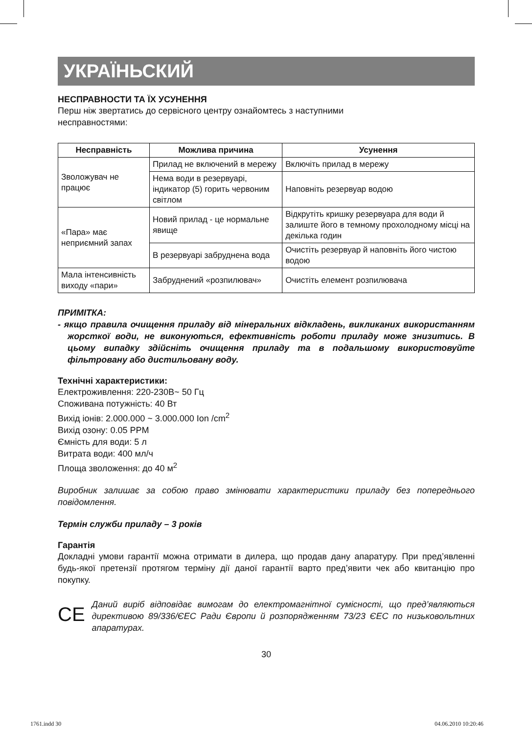УКРАЇНЬСКИЙ
НЕСПРАВНОСТИ ТА ЇХ УСУНЕННЯ
Перш ніж звертатись до сервісного центру ознайомтесь з наступними
несправностями:
| Несправність | Можлива причина | Усунення |
| --- | --- | --- |
| Зволожувач не працює | Прилад не включений в мережу | Включіть прилад в мережу |
| | Нема води в резервуарі, індикатор (5) горить червоним світлом | Наповніть резервуар водою |
| «Пара» має неприємний запах | Новий прилад - це нормальне явище | Відкрутіть кришку резервуара для води й залиште його в темному прохолодному місці на декілька годин |
| | В резервуарі забруднена вода | Очистіть резервуар й наповніть його чистою водою |
| Мала інтенсивність виходу «пари» | Забруднений «розпилювач» | Очистіть елемент розпилювача |
ПРИМІТКА:
- якщо правила очищення приладу від мінеральних відкладень, викликаних використанням жорсткої води, не виконуються, ефективність роботи приладу може знизитись. В цьому випадку здійсніть очищення приладу та в подальшому використовуйте фільтровану або дистильовану воду.
Технічні характеристики:
Електроживлення: 220-230В~ 50 Гц
Споживана потужність: 40 Вт
Вихід іонів: 2.000.000 ~ 3.000.000 Ion /cm<sup>2</sup>
Вихід озону: 0.05 PPM
Ємність для води: 5 л
Витрата води: 400 мл/ч
Площа зволоження: до 40 м<sup>2</sup>
Виробник залишає за собою право змінювати характеристики приладу без попереднього повідомлення.
Термін служби приладу – 3 років
Гарантія
Докладні умови гарантії можна отримати в дилера, що продав дану апаратуру. При пред’явленні будь-якої претензії протягом терміну дії даної гарантії варто пред’явити чек або квитанцію про покупку.
CE
Даний виріб відповідає вимогам до електромагнітної сумісності, що пред’являються директивою 89/336/ЄЕС Ради Європи й розпорядженням 73/23 ЄЕС по низьковольтних апаратурах.
30
1761.indd 30 04.06.2010 10:20:46